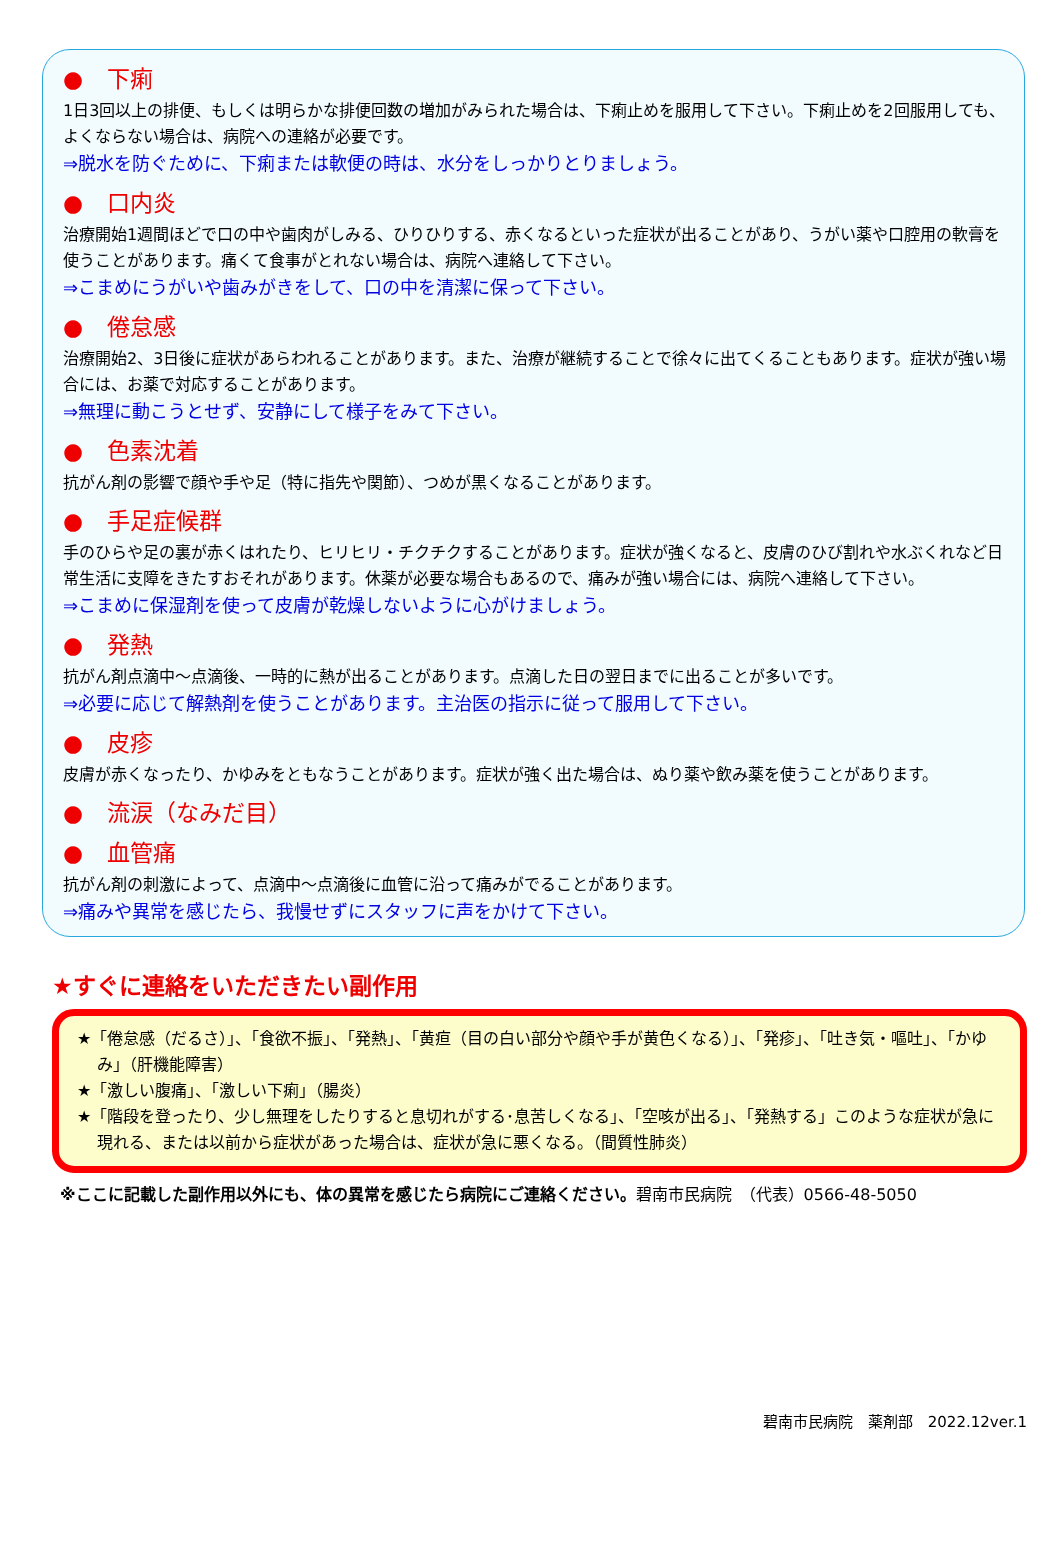● 下痢
1日3回以上の排便、もしくは明らかな排便回数の増加がみられた場合は、下痢止めを服用して下さい。下痢止めを2回服用しても、よくならない場合は、病院への連絡が必要です。
⇒脱水を防ぐために、下痢または軟便の時は、水分をしっかりとりましょう。
● 口内炎
治療開始1週間ほどで口の中や歯肉がしみる、ひりひりする、赤くなるといった症状が出ることがあり、うがい薬や口腔用の軟膏を使うことがあります。痛くて食事がとれない場合は、病院へ連絡して下さい。
⇒こまめにうがいや歯みがきをして、口の中を清潔に保って下さい。
● 倦怠感
治療開始2、3日後に症状があらわれることがあります。また、治療が継続することで徐々に出てくることもあります。症状が強い場合には、お薬で対応することがあります。
⇒無理に動こうとせず、安静にして様子をみて下さい。
● 色素沈着
抗がん剤の影響で顔や手や足（特に指先や関節）、つめが黒くなることがあります。
● 手足症候群
手のひらや足の裏が赤くはれたり、ヒリヒリ・チクチクすることがあります。症状が強くなると、皮膚のひび割れや水ぶくれなど日常生活に支障をきたすおそれがあります。休薬が必要な場合もあるので、痛みが強い場合には、病院へ連絡して下さい。
⇒こまめに保湿剤を使って皮膚が乾燥しないように心がけましょう。
● 発熱
抗がん剤点滴中～点滴後、一時的に熱が出ることがあります。点滴した日の翌日までに出ることが多いです。
⇒必要に応じて解熱剤を使うことがあります。主治医の指示に従って服用して下さい。
● 皮疹
皮膚が赤くなったり、かゆみをともなうことがあります。症状が強く出た場合は、ぬり薬や飲み薬を使うことがあります。
● 流涙（なみだ目）
● 血管痛
抗がん剤の刺激によって、点滴中～点滴後に血管に沿って痛みがでることがあります。
⇒痛みや異常を感じたら、我慢せずにスタッフに声をかけて下さい。
★すぐに連絡をいただきたい副作用
★「倦怠感（だるさ）」、「食欲不振」、「発熱」、「黄疸（目の白い部分や顔や手が黄色くなる）」、「発疹」、「吐き気・嘔吐」、「かゆみ」（肝機能障害）
★「激しい腹痛」、「激しい下痢」（腸炎）
★「階段を登ったり、少し無理をしたりすると息切れがする･息苦しくなる」、「空咳が出る」、「発熱する」このような症状が急に現れる、または以前から症状があった場合は、症状が急に悪くなる。（間質性肺炎）
※ここに記載した副作用以外にも、体の異常を感じたら病院にご連絡ください。碧南市民病院　（代表）0566-48-5050
碧南市民病院　薬剤部　2022.12ver.1